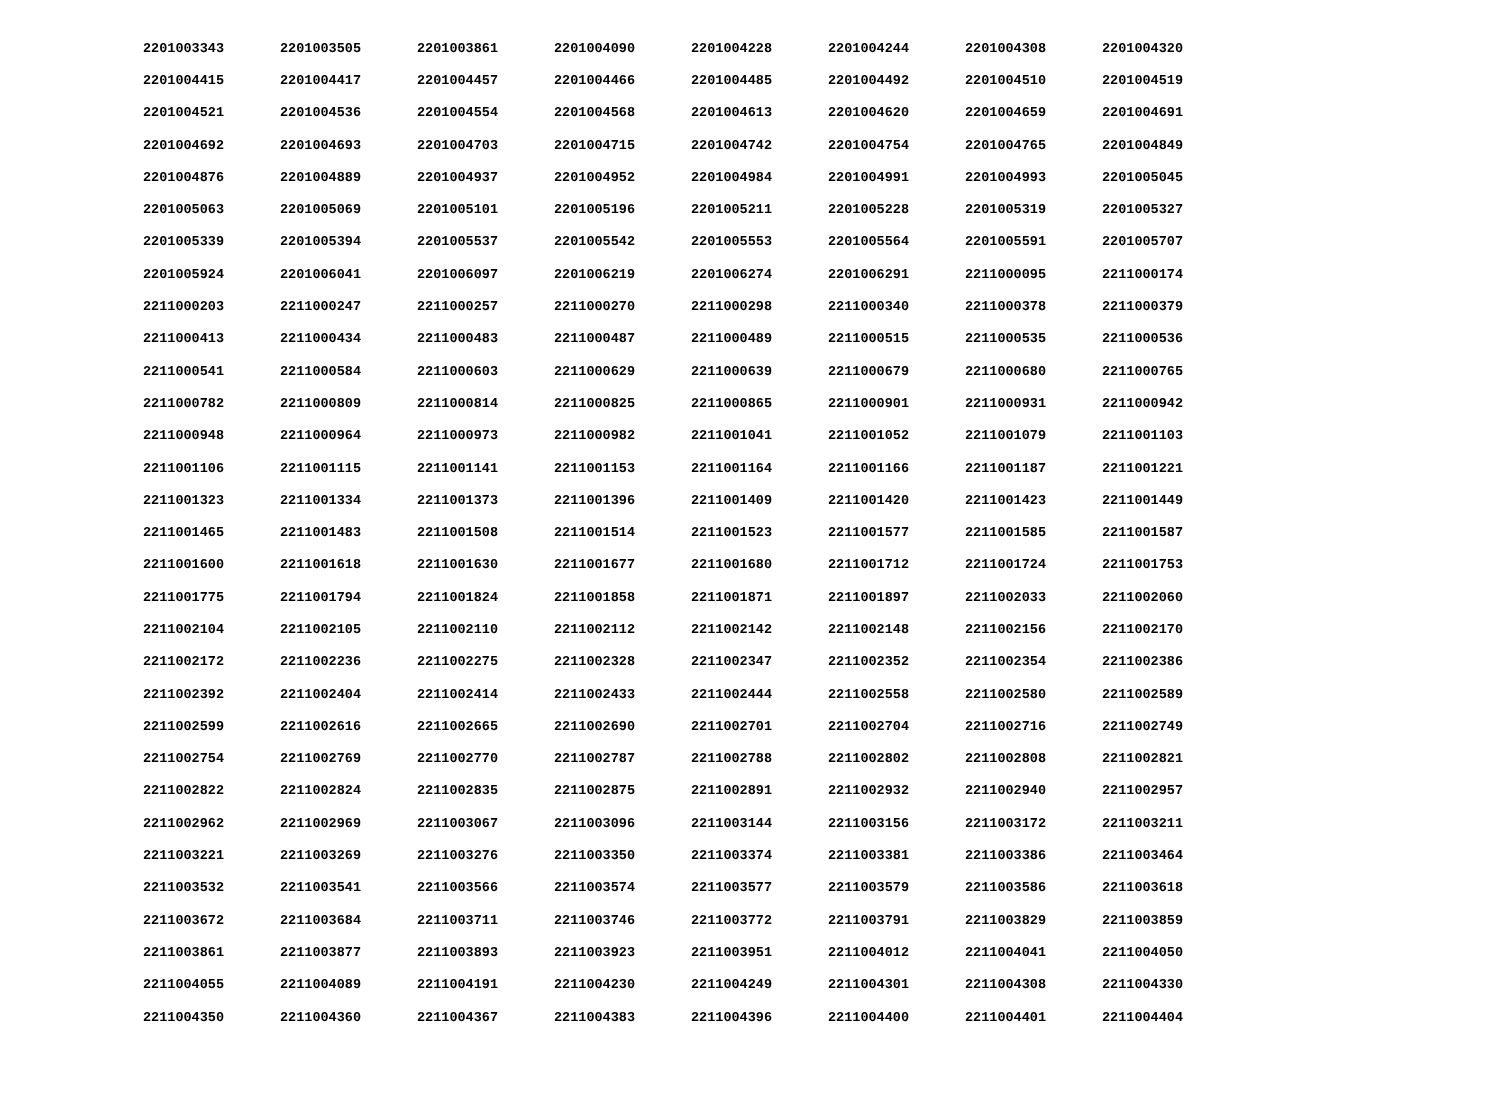| 2201003343 | 2201003505 | 2201003861 | 2201004090 | 2201004228 | 2201004244 | 2201004308 | 2201004320 |
| 2201004415 | 2201004417 | 2201004457 | 2201004466 | 2201004485 | 2201004492 | 2201004510 | 2201004519 |
| 2201004521 | 2201004536 | 2201004554 | 2201004568 | 2201004613 | 2201004620 | 2201004659 | 2201004691 |
| 2201004692 | 2201004693 | 2201004703 | 2201004715 | 2201004742 | 2201004754 | 2201004765 | 2201004849 |
| 2201004876 | 2201004889 | 2201004937 | 2201004952 | 2201004984 | 2201004991 | 2201004993 | 2201005045 |
| 2201005063 | 2201005069 | 2201005101 | 2201005196 | 2201005211 | 2201005228 | 2201005319 | 2201005327 |
| 2201005339 | 2201005394 | 2201005537 | 2201005542 | 2201005553 | 2201005564 | 2201005591 | 2201005707 |
| 2201005924 | 2201006041 | 2201006097 | 2201006219 | 2201006274 | 2201006291 | 2211000095 | 2211000174 |
| 2211000203 | 2211000247 | 2211000257 | 2211000270 | 2211000298 | 2211000340 | 2211000378 | 2211000379 |
| 2211000413 | 2211000434 | 2211000483 | 2211000487 | 2211000489 | 2211000515 | 2211000535 | 2211000536 |
| 2211000541 | 2211000584 | 2211000603 | 2211000629 | 2211000639 | 2211000679 | 2211000680 | 2211000765 |
| 2211000782 | 2211000809 | 2211000814 | 2211000825 | 2211000865 | 2211000901 | 2211000931 | 2211000942 |
| 2211000948 | 2211000964 | 2211000973 | 2211000982 | 2211001041 | 2211001052 | 2211001079 | 2211001103 |
| 2211001106 | 2211001115 | 2211001141 | 2211001153 | 2211001164 | 2211001166 | 2211001187 | 2211001221 |
| 2211001323 | 2211001334 | 2211001373 | 2211001396 | 2211001409 | 2211001420 | 2211001423 | 2211001449 |
| 2211001465 | 2211001483 | 2211001508 | 2211001514 | 2211001523 | 2211001577 | 2211001585 | 2211001587 |
| 2211001600 | 2211001618 | 2211001630 | 2211001677 | 2211001680 | 2211001712 | 2211001724 | 2211001753 |
| 2211001775 | 2211001794 | 2211001824 | 2211001858 | 2211001871 | 2211001897 | 2211002033 | 2211002060 |
| 2211002104 | 2211002105 | 2211002110 | 2211002112 | 2211002142 | 2211002148 | 2211002156 | 2211002170 |
| 2211002172 | 2211002236 | 2211002275 | 2211002328 | 2211002347 | 2211002352 | 2211002354 | 2211002386 |
| 2211002392 | 2211002404 | 2211002414 | 2211002433 | 2211002444 | 2211002558 | 2211002580 | 2211002589 |
| 2211002599 | 2211002616 | 2211002665 | 2211002690 | 2211002701 | 2211002704 | 2211002716 | 2211002749 |
| 2211002754 | 2211002769 | 2211002770 | 2211002787 | 2211002788 | 2211002802 | 2211002808 | 2211002821 |
| 2211002822 | 2211002824 | 2211002835 | 2211002875 | 2211002891 | 2211002932 | 2211002940 | 2211002957 |
| 2211002962 | 2211002969 | 2211003067 | 2211003096 | 2211003144 | 2211003156 | 2211003172 | 2211003211 |
| 2211003221 | 2211003269 | 2211003276 | 2211003350 | 2211003374 | 2211003381 | 2211003386 | 2211003464 |
| 2211003532 | 2211003541 | 2211003566 | 2211003574 | 2211003577 | 2211003579 | 2211003586 | 2211003618 |
| 2211003672 | 2211003684 | 2211003711 | 2211003746 | 2211003772 | 2211003791 | 2211003829 | 2211003859 |
| 2211003861 | 2211003877 | 2211003893 | 2211003923 | 2211003951 | 2211004012 | 2211004041 | 2211004050 |
| 2211004055 | 2211004089 | 2211004191 | 2211004230 | 2211004249 | 2211004301 | 2211004308 | 2211004330 |
| 2211004350 | 2211004360 | 2211004367 | 2211004383 | 2211004396 | 2211004400 | 2211004401 | 2211004404 |